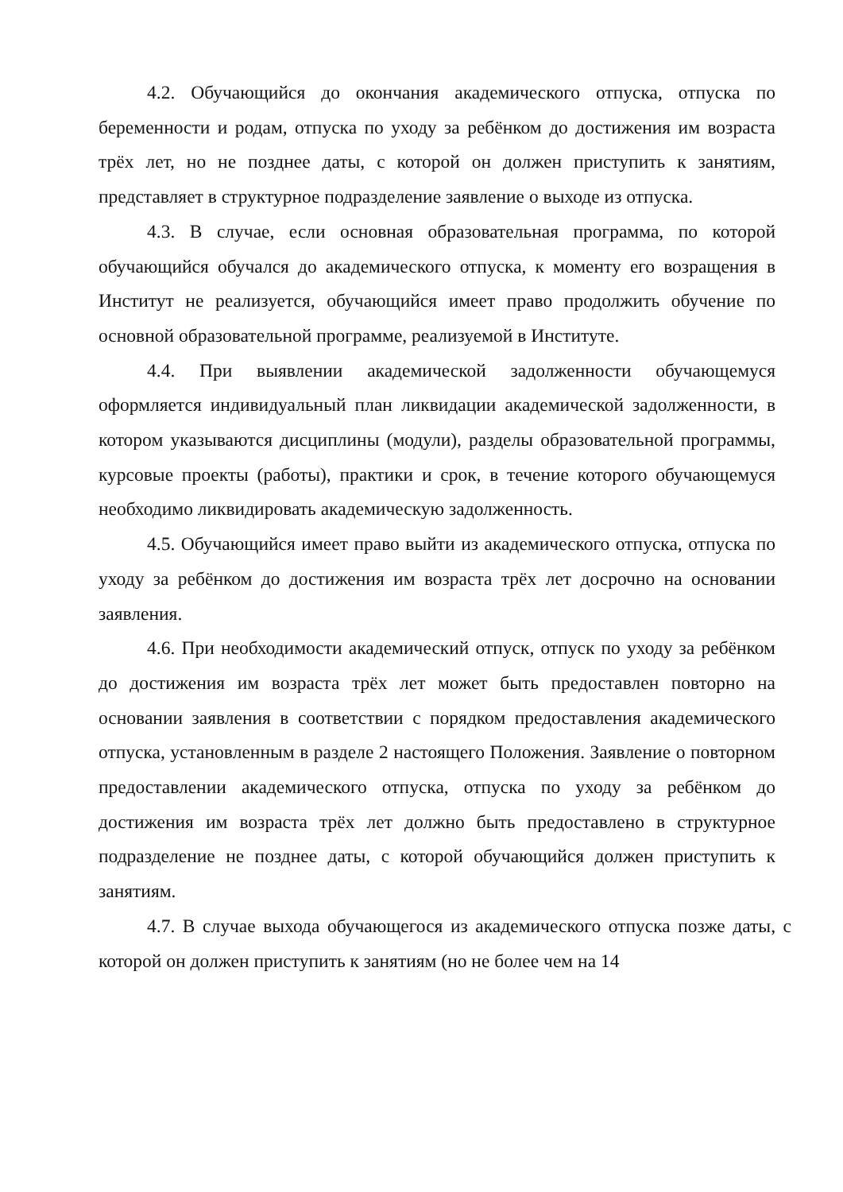4.2. Обучающийся до окончания академического отпуска, отпуска по беременности и родам, отпуска по уходу за ребёнком до достижения им возраста трёх лет, но не позднее даты, с которой он должен приступить к занятиям, представляет в структурное подразделение заявление о выходе из отпуска.
4.3. В случае, если основная образовательная программа, по которой обучающийся обучался до академического отпуска, к моменту его возращения в Институт не реализуется, обучающийся имеет право продолжить обучение по основной образовательной программе, реализуемой в Институте.
4.4. При выявлении академической задолженности обучающемуся оформляется индивидуальный план ликвидации академической задолженности, в котором указываются дисциплины (модули), разделы образовательной программы, курсовые проекты (работы), практики и срок, в течение которого обучающемуся необходимо ликвидировать академическую задолженность.
4.5. Обучающийся имеет право выйти из академического отпуска, отпуска по уходу за ребёнком до достижения им возраста трёх лет досрочно на основании заявления.
4.6. При необходимости академический отпуск, отпуск по уходу за ребёнком до достижения им возраста трёх лет может быть предоставлен повторно на основании заявления в соответствии с порядком предоставления академического отпуска, установленным в разделе 2 настоящего Положения. Заявление о повторном предоставлении академического отпуска, отпуска по уходу за ребёнком до достижения им возраста трёх лет должно быть предоставлено в структурное подразделение не позднее даты, с которой обучающийся должен приступить к занятиям.
4.7. В случае выхода обучающегося из академического отпуска позже даты, с которой он должен приступить к занятиям (но не более чем на 14